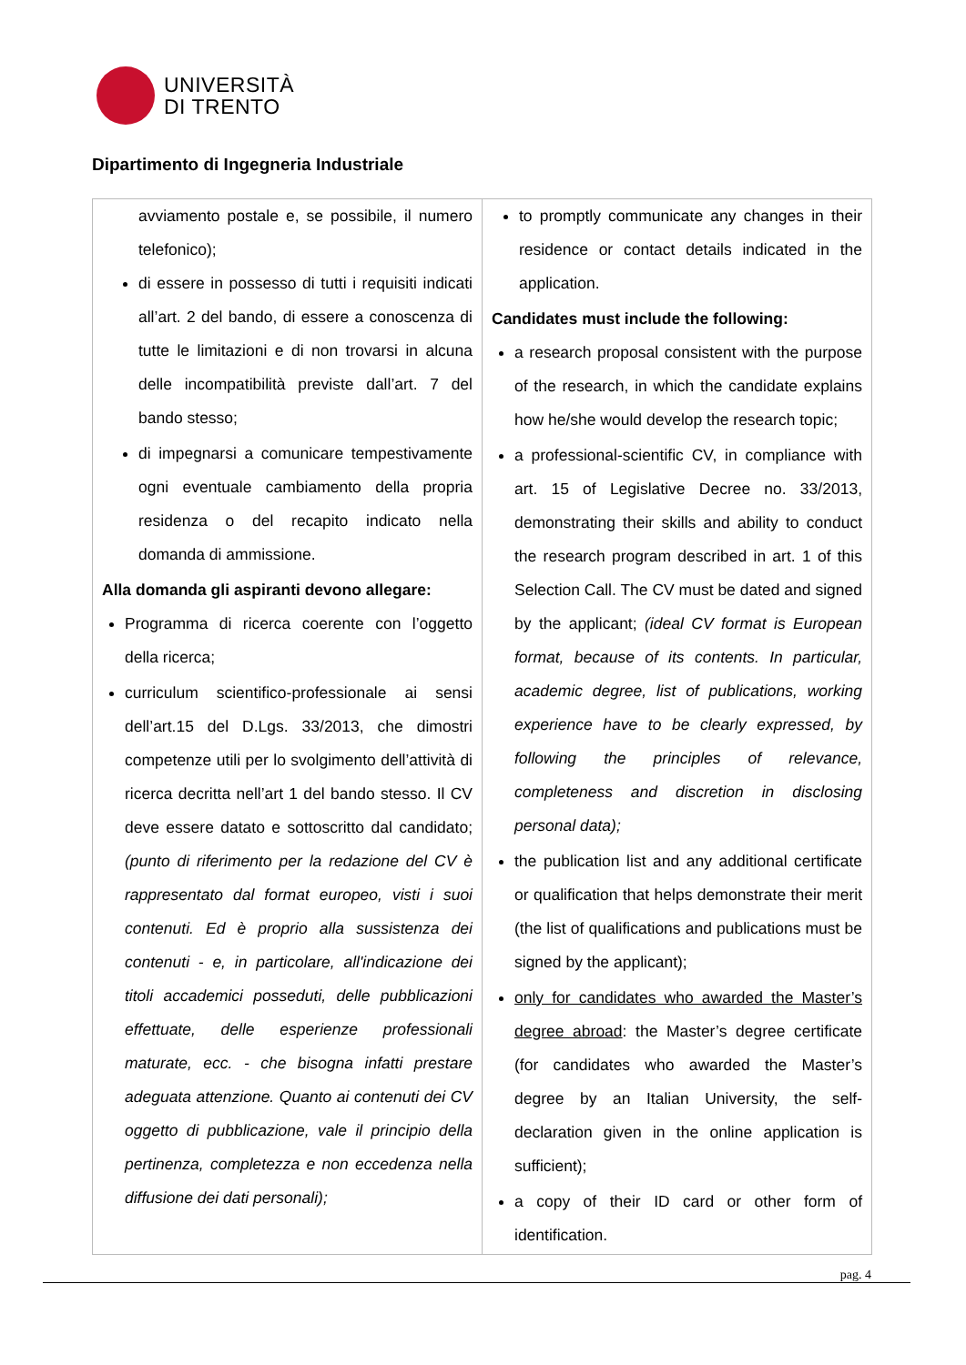UNIVERSITÀ
DI TRENTO
Dipartimento di Ingegneria Industriale
| avviamento postale e, se possibile, il numero telefonico); di essere in possesso di tutti i requisiti indicati all’art. 2 del bando, di essere a conoscenza di tutte le limitazioni e di non trovarsi in alcuna delle incompatibilità previste dall’art. 7 del bando stesso; di impegnarsi a comunicare tempestivamente ogni eventuale cambiamento della propria residenza o del recapito indicato nella domanda di ammissione. Alla domanda gli aspiranti devono allegare: Programma di ricerca coerente con l’oggetto della ricerca; curriculum scientifico-professionale ai sensi dell’art.15 del D.Lgs. 33/2013, che dimostri competenze utili per lo svolgimento dell’attività di ricerca decritta nell’art 1 del bando stesso. Il CV deve essere datato e sottoscritto dal candidato; (punto di riferimento per la redazione del CV è rappresentato dal format europeo, visti i suoi contenuti. Ed è proprio alla sussistenza dei contenuti - e, in particolare, all'indicazione dei titoli accademici posseduti, delle pubblicazioni effettuate, delle esperienze professionali maturate, ecc. - che bisogna infatti prestare adeguata attenzione. Quanto ai contenuti dei CV oggetto di pubblicazione, vale il principio della pertinenza, completezza e non eccedenza nella diffusione dei dati personali); | to promptly communicate any changes in their residence or contact details indicated in the application. Candidates must include the following: a research proposal consistent with the purpose of the research, in which the candidate explains how he/she would develop the research topic; a professional-scientific CV, in compliance with art. 15 of Legislative Decree no. 33/2013, demonstrating their skills and ability to conduct the research program described in art. 1 of this Selection Call. The CV must be dated and signed by the applicant; (ideal CV format is European format, because of its contents. In particular, academic degree, list of publications, working experience have to be clearly expressed, by following the principles of relevance, completeness and discretion in disclosing personal data); the publication list and any additional certificate or qualification that helps demonstrate their merit (the list of qualifications and publications must be signed by the applicant); only for candidates who awarded the Master’s degree abroad : the Master’s degree certificate (for candidates who awarded the Master’s degree by an Italian University, the self-declaration given in the online application is sufficient); a copy of their ID card or other form of identification. |
pag. 4